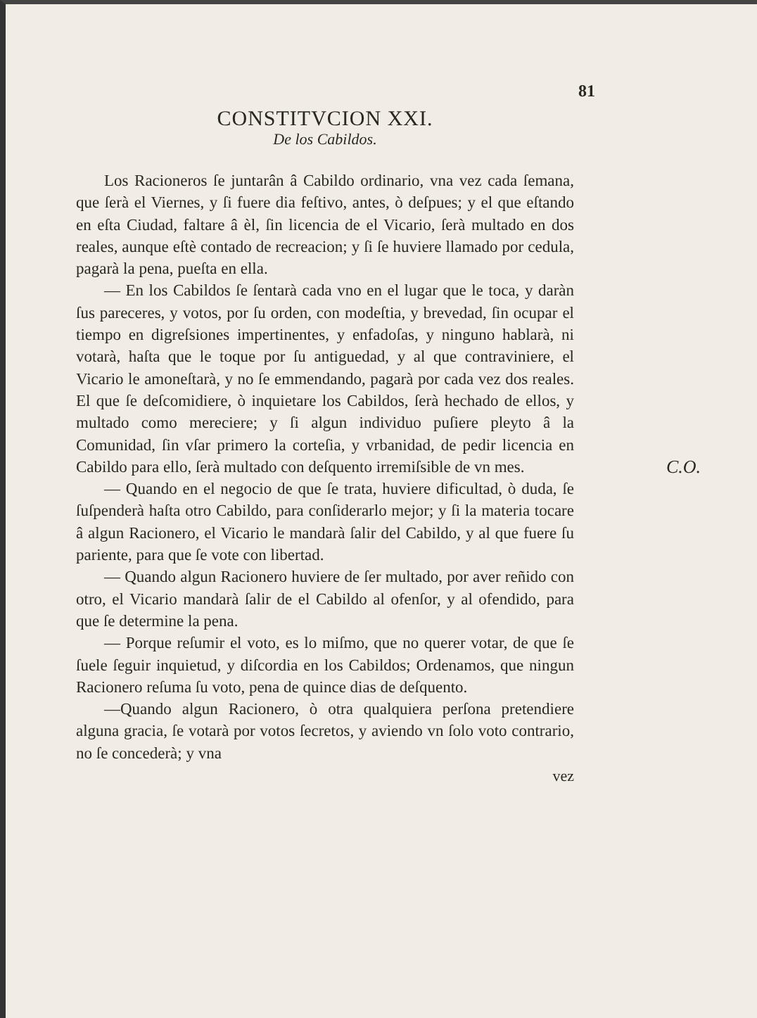81
CONSTITVCION XXI.
De los Cabildos.
Los Racioneros ſe juntarân â Cabildo ordinario, vna vez cada ſemana, que ſerà el Viernes, y ſi fuere dia feſtivo, antes, ò deſpues; y el que eſtando en eſta Ciudad, faltare â èl, ſin licencia de el Vicario, ſerà multado en dos reales, aunque eſtè contado de recreacion; y ſi ſe huviere llamado por cedula, pagarà la pena, pueſta en ella.
— En los Cabildos ſe ſentarà cada vno en el lugar que le toca, y daràn ſus pareceres, y votos, por ſu orden, con modeſtia, y brevedad, ſin ocupar el tiempo en digreſsiones impertinentes, y enfadoſas, y ninguno hablarà, ni votarà, haſta que le toque por ſu antiguedad, y al que contraviniere, el Vicario le amoneſtarà, y no ſe emmendando, pagarà por cada vez dos reales. El que ſe deſcomidiere, ò inquietare los Cabildos, ſerà hechado de ellos, y multado como mereciere; y ſi algun individuo puſiere pleyto â la Comunidad, ſin vſar primero la corteſia, y vrbanidad, de pedir licencia en Cabildo para ello, ſerà multado con deſquento irremiſsible de vn mes. C.O.
— Quando en el negocio de que ſe trata, huviere dificultad, ò duda, ſe ſuſpenderà haſta otro Cabildo, para conſiderarlo mejor; y ſi la materia tocare â algun Racionero, el Vicario le mandarà ſalir del Cabildo, y al que fuere ſu pariente, para que ſe vote con libertad.
— Quando algun Racionero huviere de ſer multado, por aver reñido con otro, el Vicario mandarà ſalir de el Cabildo al ofenſor, y al ofendido, para que ſe determine la pena.
— Porque reſumir el voto, es lo miſmo, que no querer votar, de que ſe ſuele ſeguir inquietud, y diſcordia en los Cabildos; Ordenamos, que ningun Racionero reſuma ſu voto, pena de quince dias de deſquento.
—Quando algun Racionero, ò otra qualquiera perſona pretendiere alguna gracia, ſe votarà por votos ſecretos, y aviendo vn ſolo voto contrario, no ſe concederà; y vna
vez